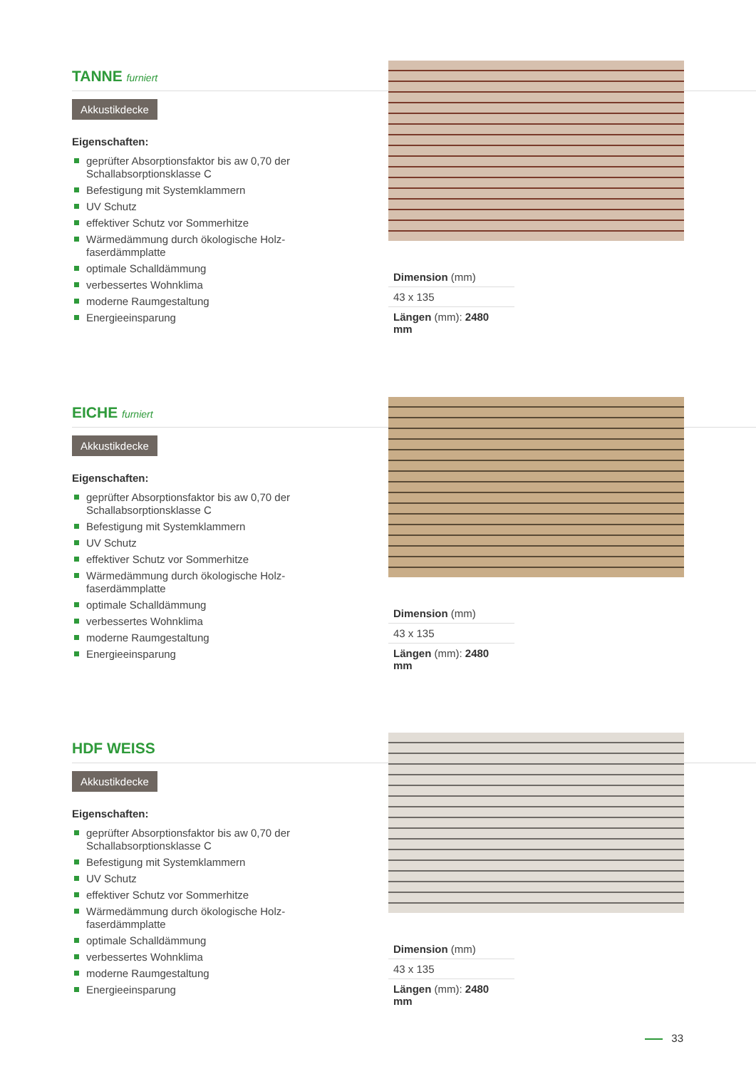TANNE furniert
Akkustikdecke
Eigenschaften:
geprüfter Absorptionsfaktor bis aw 0,70 der Schallabsorptionsklasse C
Befestigung mit Systemklammern
UV Schutz
effektiver Schutz vor Sommerhitze
Wärmedämmung durch ökologische Holz-faserdämmplatte
optimale Schalldämmung
verbessertes Wohnklima
moderne Raumgestaltung
Energieeinsparung
Dimension (mm)
43 x 135
Längen (mm): 2480 mm
EICHE furniert
Akkustikdecke
Eigenschaften:
geprüfter Absorptionsfaktor bis aw 0,70 der Schallabsorptionsklasse C
Befestigung mit Systemklammern
UV Schutz
effektiver Schutz vor Sommerhitze
Wärmedämmung durch ökologische Holz-faserdämmplatte
optimale Schalldämmung
verbessertes Wohnklima
moderne Raumgestaltung
Energieeinsparung
Dimension (mm)
43 x 135
Längen (mm): 2480 mm
HDF WEISS
Akkustikdecke
Eigenschaften:
geprüfter Absorptionsfaktor bis aw 0,70 der Schallabsorptionsklasse C
Befestigung mit Systemklammern
UV Schutz
effektiver Schutz vor Sommerhitze
Wärmedämmung durch ökologische Holz-faserdämmplatte
optimale Schalldämmung
verbessertes Wohnklima
moderne Raumgestaltung
Energieeinsparung
Dimension (mm)
43 x 135
Längen (mm): 2480 mm
33